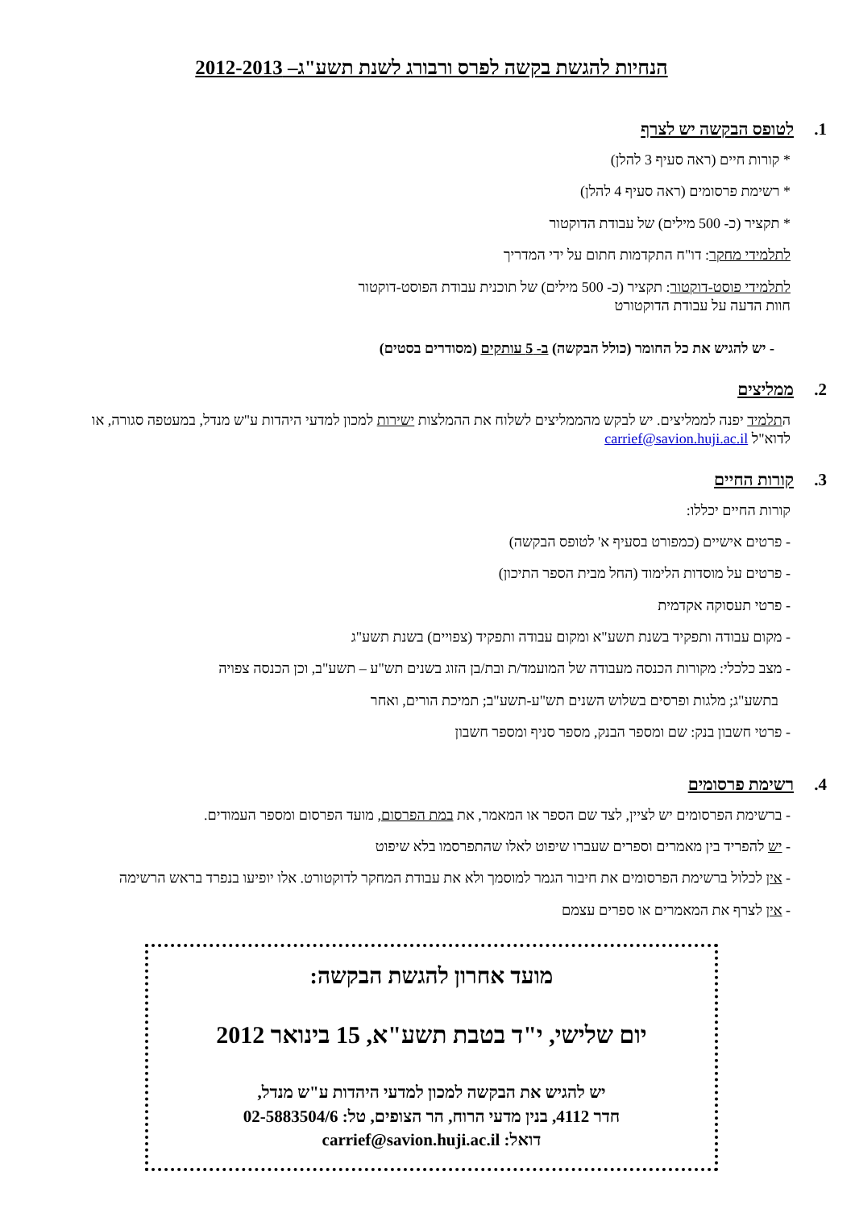הנחיות להגשת בקשה לפרס ורבורג לשנת תשע"ג– 2012-2013
1. לטופס הבקשה יש לצרף
* קורות חיים (ראה סעיף 3 להלן)
* רשימת פרסומים (ראה סעיף 4 להלן)
* תקציר (כ- 500 מילים) של עבודת הדוקטור
לתלמידי מחקר: דו"ח התקדמות חתום על ידי המדריך
לתלמידי פוסט-דוקטור: תקציר (כ- 500 מילים) של תוכנית עבודת הפוסט-דוקטור
חוות הדעה על עבודת הדוקטורט
- יש להגיש את כל החומר (כולל הבקשה) ב- 5 עותקים (מסודרים בסטים)
2. ממליצים
התלמיד יפנה לממליצים. יש לבקש מהממליצים לשלוח את ההמלצות ישירות למכון למדעי היהדות ע"ש מנדל, במעטפה סגורה, או לדוא"ל carrief@savion.huji.ac.il
3. קורות החיים
קורות החיים יכללו:
- פרטים אישיים (כמפורט בסעיף א' לטופס הבקשה)
- פרטים על מוסדות הלימוד (החל מבית הספר התיכון)
- פרטי תעסוקה אקדמית
- מקום עבודה ותפקיד בשנת תשע"א ומקום עבודה ותפקיד (צפויים) בשנת תשע"ג
- מצב כלכלי: מקורות הכנסה מעבודה של המועמד/ת ובת/בן הזוג בשנים תש"ע – תשע"ב, וכן הכנסה צפויה
בתשע"ג; מלגות ופרסים בשלוש השנים תש"ע-תשע"ב; תמיכת הורים, ואחר
- פרטי חשבון בנק: שם ומספר הבנק, מספר סניף ומספר חשבון
4. רשימת פרסומים
- ברשימת הפרסומים יש לציין, לצד שם הספר או המאמר, את במת הפרסום, מועד הפרסום ומספר העמודים.
- יש להפריד בין מאמרים וספרים שעברו שיפוט לאלו שהתפרסמו בלא שיפוט
- אין לכלול ברשימת הפרסומים את חיבור הגמר למוסמך ולא את עבודת המחקר לדוקטורט. אלו יופיעו בנפרד בראש הרשימה
- אין לצרף את המאמרים או ספרים עצמם
מועד אחרון להגשת הבקשה:
יום שלישי, י"ד בטבת תשע"א, 15 בינואר 2012
יש להגיש את הבקשה למכון למדעי היהדות ע"ש מנדל,
חדר 4112, בנין מדעי הרוח, הר הצופים, טל: 02-5883504/6
דואל: carrief@savion.huji.ac.il